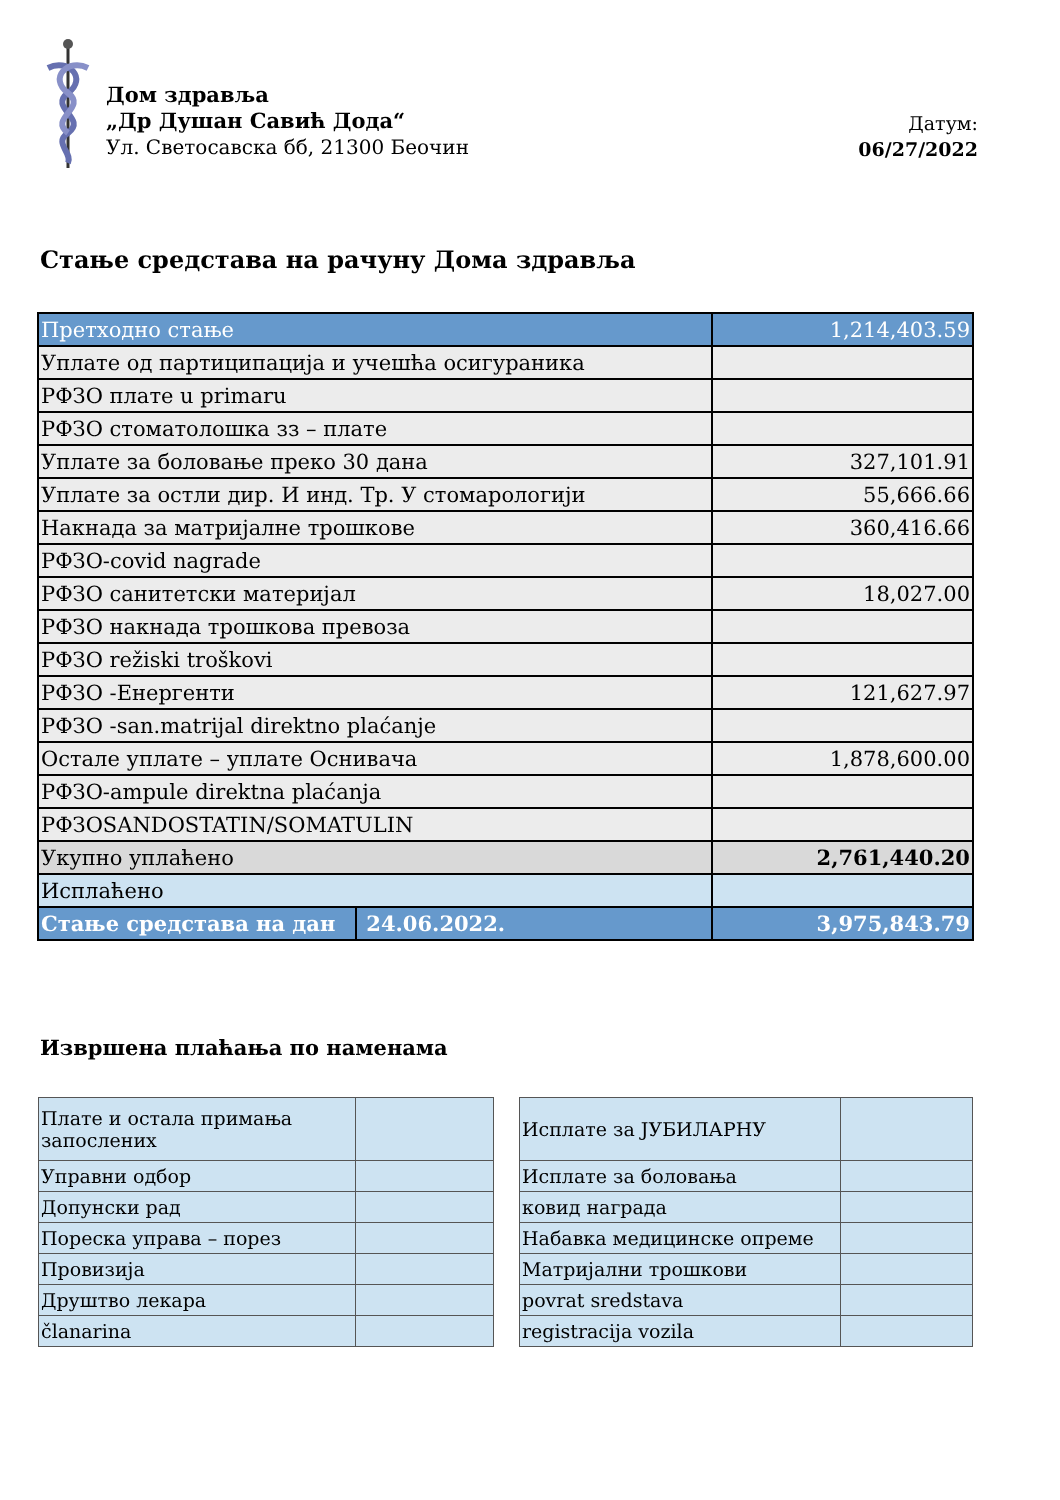Дом здравља
„Др Душан Савић Дода“
Ул. Светосавска бб, 21300 Беочин
Датум:
06/27/2022
Стање средстава на рачуну Дома здравља
| Претходно стање | | 1,214,403.59 |
| Уплате од партиципација и учешћа осигураника | | |
| РФЗО плате u primaru | | |
| РФЗО стоматолошка зз – плате | | |
| Уплате за боловање преко 30 дана | | 327,101.91 |
| Уплате за остли дир. И инд. Тр. У стомарологији | | 55,666.66 |
| Накнада за матријалне трошкове | | 360,416.66 |
| РФЗО-covid nagrade | | |
| РФЗО санитетски материјал | | 18,027.00 |
| РФЗО накнада трошкова превоза | | |
| РФЗО režiski troškovi | | |
| РФЗО -Енергенти | | 121,627.97 |
| РФЗО -san.matrijal direktno plaćanje | | |
| Остале уплате – уплате Оснивача | | 1,878,600.00 |
| РФЗО-ampule direktna plaćanja | | |
| РФЗОSANDOSTATIN/SOMATULIN | | |
| Укупно уплаћено | | 2,761,440.20 |
| Исплаћено | | |
| Стање средстава на дан | 24.06.2022. | 3,975,843.79 |
Извршена плаћања по наменама
| Плате и остала примања запослених | |
| Управни одбор | |
| Допунски рад | |
| Пореска управа – порез | |
| Провизија | |
| Друштво лекара | |
| članarina | |
| Исплате за ЈУБИЛАРНУ | |
| Исплате за боловања | |
| ковид награда | |
| Набавка медицинске опреме | |
| Матријални трошкови | |
| povrat sredstava | |
| registracija vozila | |